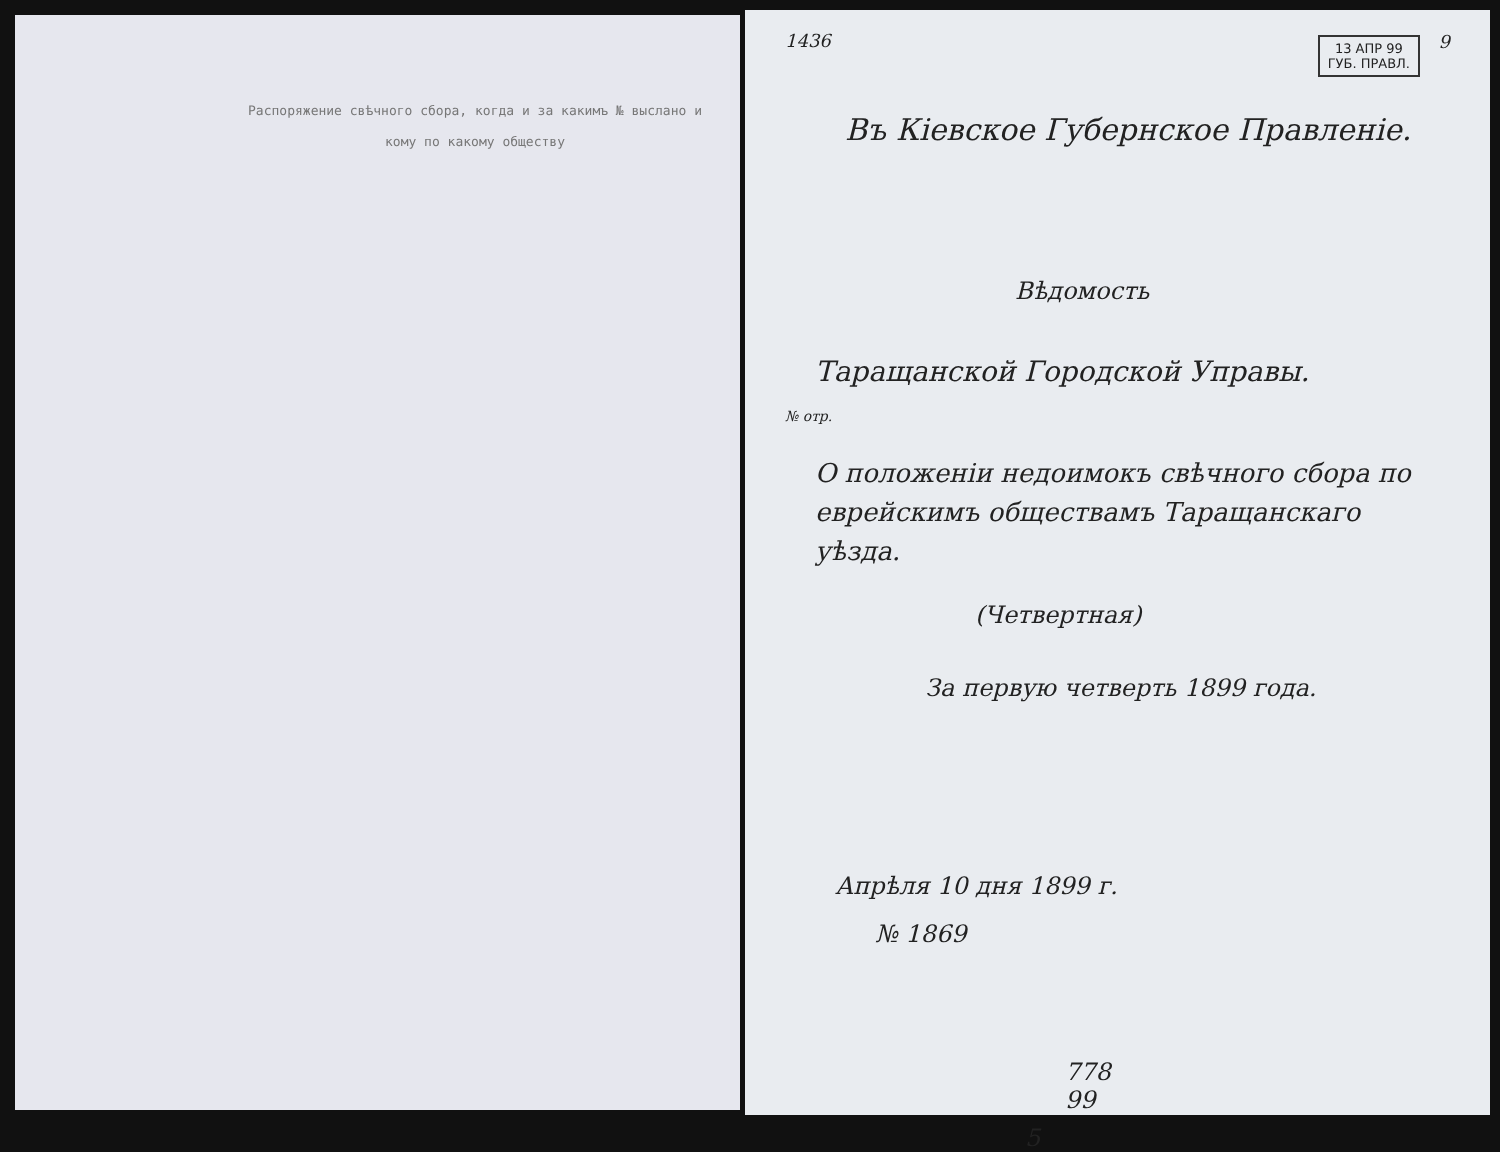Распоряжение свѣчного сбора, когда и за какимъ № выслано и кому по какому обществу
13 АПР 99
ГУБ. ПРАВЛ.
1436
9
Въ Кіевское Губернское Правленіе.
Вѣдомость
Таращанской Городской Управы.
№ отр.
О положеніи недоимокъ свѣчного сбора по еврейскимъ обществамъ Таращанскаго уѣзда.
(Четвертная)
За первую четверть 1899 года.
Апрѣля 10 дня 1899 г.
№ 1869
778
99
5